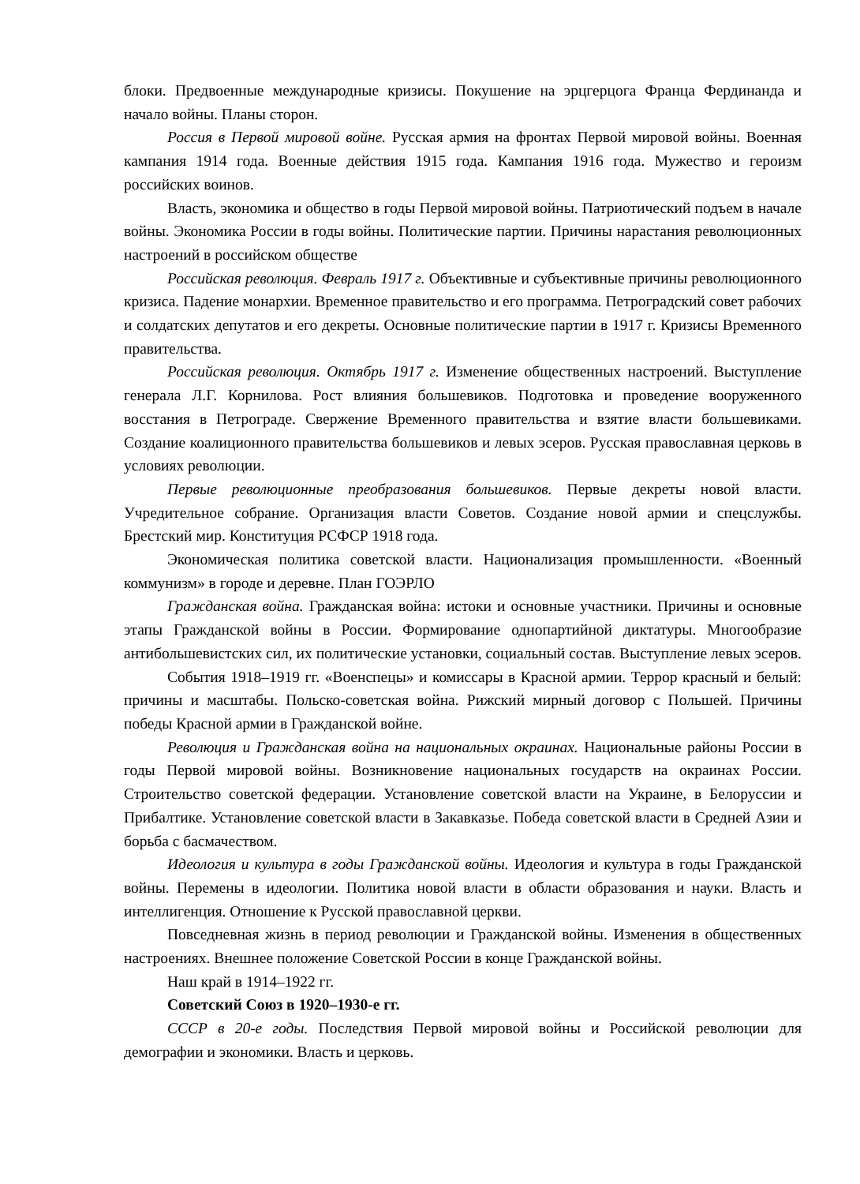блоки. Предвоенные международные кризисы. Покушение на эрцгерцога Франца Фердинанда и начало войны. Планы сторон.
Россия в Первой мировой войне. Русская армия на фронтах Первой мировой войны. Военная кампания 1914 года. Военные действия 1915 года. Кампания 1916 года. Мужество и героизм российских воинов.
Власть, экономика и общество в годы Первой мировой войны. Патриотический подъем в начале войны. Экономика России в годы войны. Политические партии. Причины нарастания революционных настроений в российском обществе
Российская революция. Февраль 1917 г. Объективные и субъективные причины революционного кризиса. Падение монархии. Временное правительство и его программа. Петроградский совет рабочих и солдатских депутатов и его декреты. Основные политические партии в 1917 г. Кризисы Временного правительства.
Российская революция. Октябрь 1917 г. Изменение общественных настроений. Выступление генерала Л.Г. Корнилова. Рост влияния большевиков. Подготовка и проведение вооруженного восстания в Петрограде. Свержение Временного правительства и взятие власти большевиками. Создание коалиционного правительства большевиков и левых эсеров. Русская православная церковь в условиях революции.
Первые революционные преобразования большевиков. Первые декреты новой власти. Учредительное собрание. Организация власти Советов. Создание новой армии и спецслужбы. Брестский мир. Конституция РСФСР 1918 года.
Экономическая политика советской власти. Национализация промышленности. «Военный коммунизм» в городе и деревне. План ГОЭРЛО
Гражданская война. Гражданская война: истоки и основные участники. Причины и основные этапы Гражданской войны в России. Формирование однопартийной диктатуры. Многообразие антибольшевистских сил, их политические установки, социальный состав. Выступление левых эсеров.
События 1918–1919 гг. «Военспецы» и комиссары в Красной армии. Террор красный и белый: причины и масштабы. Польско-советская война. Рижский мирный договор с Польшей. Причины победы Красной армии в Гражданской войне.
Революция и Гражданская война на национальных окраинах. Национальные районы России в годы Первой мировой войны. Возникновение национальных государств на окраинах России. Строительство советской федерации. Установление советской власти на Украине, в Белоруссии и Прибалтике. Установление советской власти в Закавказье. Победа советской власти в Средней Азии и борьба с басмачеством.
Идеология и культура в годы Гражданской войны. Идеология и культура в годы Гражданской войны. Перемены в идеологии. Политика новой власти в области образования и науки. Власть и интеллигенция. Отношение к Русской православной церкви.
Повседневная жизнь в период революции и Гражданской войны. Изменения в общественных настроениях. Внешнее положение Советской России в конце Гражданской войны.
Наш край в 1914–1922 гг.
Советский Союз в 1920–1930-е гг.
СССР в 20-е годы. Последствия Первой мировой войны и Российской революции для демографии и экономики. Власть и церковь.